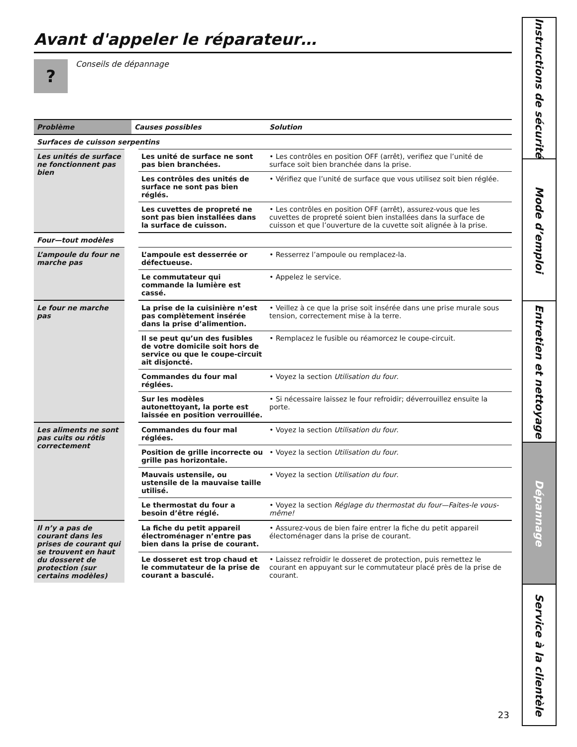Avant d'appeler le réparateur…
?
Conseils de dépannage
| Problème | Causes possibles | Solution |
| --- | --- | --- |
| Surfaces de cuisson serpentins | | |
| Les unités de surface ne fonctionnent pas bien | Les unité de surface ne sont pas bien branchées. | • Les contrôles en position OFF (arrêt), verifiez que l’unité de surface soit bien branchée dans la prise. |
| | Les contrôles des unités de surface ne sont pas bien réglés. | • Vérifiez que l’unité de surface que vous utilisez soit bien réglée. |
| | Les cuvettes de propreté ne sont pas bien installées dans la surface de cuisson. | • Les contrôles en position OFF (arrêt), assurez-vous que les cuvettes de propreté soient bien installées dans la surface de cuisson et que l’ouverture de la cuvette soit alignée à la prise. |
| Four—tout modèles | | |
| L’ampoule du four ne marche pas | L’ampoule est desserrée or défectueuse. | • Resserrez l’ampoule ou remplacez-la. |
| | Le commutateur qui commande la lumière est cassé. | • Appelez le service. |
| Le four ne marche pas | La prise de la cuisinière n’est pas complètement insérée dans la prise d’alimention. | • Veillez à ce que la prise soit insérée dans une prise murale sous tension, correctement mise à la terre. |
| | Il se peut qu’un des fusibles de votre domicile soit hors de service ou que le coupe-circuit ait disjoncté. | • Remplacez le fusible ou réamorcez le coupe-circuit. |
| | Commandes du four mal réglées. | • Voyez la section Utilisation du four . |
| | Sur les modèles autonettoyant, la porte est laissée en position verrouillée. | • Si nécessaire laissez le four refroidir; déverrouillez ensuite la porte. |
| Les aliments ne sont pas cuits ou rôtis correctement | Commandes du four mal réglées. | • Voyez la section Utilisation du four . |
| | Position de grille incorrecte ou grille pas horizontale. | • Voyez la section Utilisation du four . |
| | Mauvais ustensile, ou ustensile de la mauvaise taille utilisé. | • Voyez la section Utilisation du four . |
| | Le thermostat du four a besoin d’être réglé. | • Voyez la section Réglage du thermostat du four—Faites-le vous-même! |
| Il n’y a pas de courant dans les prises de courant qui se trouvent en haut du dosseret de protection (sur certains modèles) | La fiche du petit appareil électroménager n’entre pas bien dans la prise de courant. | • Assurez-vous de bien faire entrer la fiche du petit appareil électoménager dans la prise de courant. |
| | Le dosseret est trop chaud et le commutateur de la prise de courant a basculé. | • Laissez refroidir le dosseret de protection, puis remettez le courant en appuyant sur le commutateur placé près de la prise de courant. |
Instructions de sécurité
Mode d’emploi
Entretien et nettoyage
Dépannage
Service à la clientèle
23